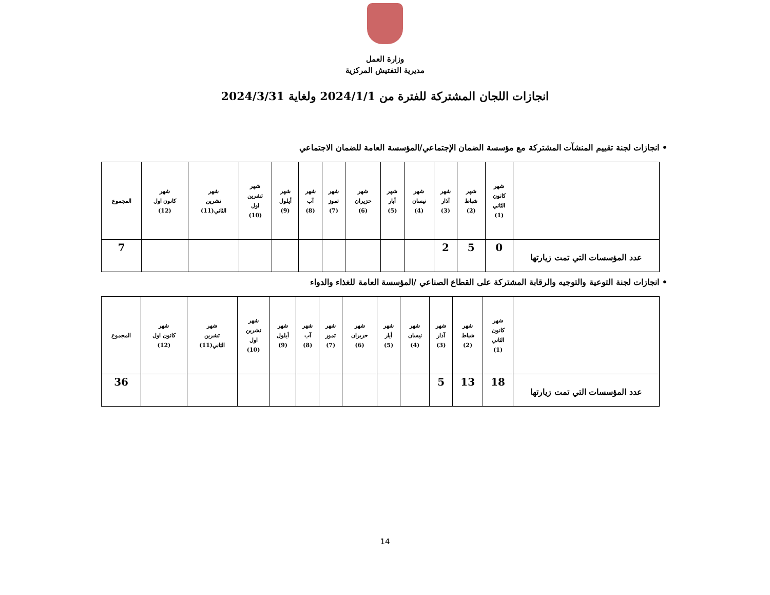وزارة العمل
مديرية التفتيش المركزية
انجازات اللجان المشتركة للفترة من 2024/1/1 ولغاية 2024/3/31
• انجازات لجنة تقييم المنشآت المشتركة مع مؤسسة الضمان الإجتماعي/المؤسسة العامة للضمان الاجتماعي
| | شهر كانون الثاني (1) | شهر شباط (2) | شهر آذار (3) | شهر نيسان (4) | شهر أيار (5) | شهر حزيران (6) | شهر تموز (7) | شهر آب (8) | شهر أيلول (9) | شهر تشرين اول (10) | شهر تشرين الثاني(11) | شهر كانون اول (12) | المجموع |
| --- | --- | --- | --- | --- | --- | --- | --- | --- | --- | --- | --- | --- | --- |
| عدد المؤسسات التي تمت زيارتها | 0 | 5 | 2 | | | | | | | | | | 7 |
• انجازات لجنة التوعية والتوجيه والرقابة المشتركة على القطاع الصناعي /المؤسسة العامة للغذاء والدواء
| | شهر كانون الثاني (1) | شهر شباط (2) | شهر آذار (3) | شهر نيسان (4) | شهر أيار (5) | شهر حزيران (6) | شهر تموز (7) | شهر آب (8) | شهر أيلول (9) | شهر تشرين اول (10) | شهر تشرين الثاني(11) | شهر كانون اول (12) | المجموع |
| --- | --- | --- | --- | --- | --- | --- | --- | --- | --- | --- | --- | --- | --- |
| عدد المؤسسات التي تمت زيارتها | 18 | 13 | 5 | | | | | | | | | | 36 |
14